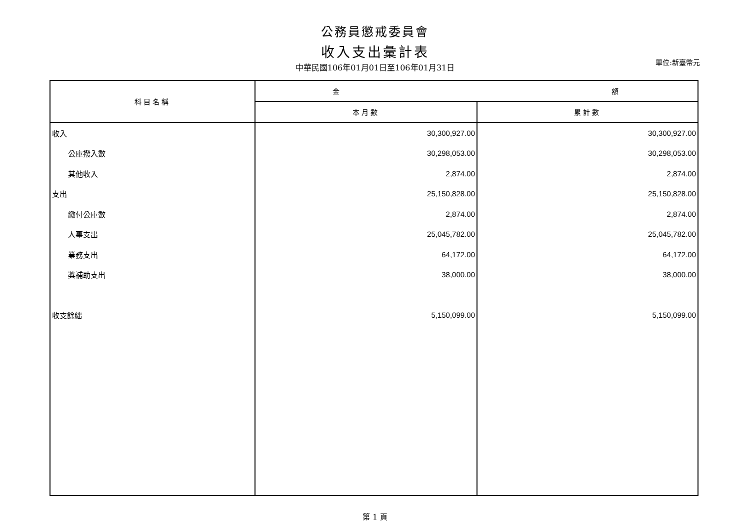公務員懲戒委員會
收入支出彙計表
中華民國106年01月01日至106年01月31日
單位:新臺幣元
| 科目名稱 | 金 額 | |
| --- | --- | --- |
| | 本月數 | 累計數 |
| 收入 | 30,300,927.00 | 30,300,927.00 |
| 公庫撥入數 | 30,298,053.00 | 30,298,053.00 |
| 其他收入 | 2,874.00 | 2,874.00 |
| 支出 | 25,150,828.00 | 25,150,828.00 |
| 繳付公庫數 | 2,874.00 | 2,874.00 |
| 人事支出 | 25,045,782.00 | 25,045,782.00 |
| 業務支出 | 64,172.00 | 64,172.00 |
| 獎補助支出 | 38,000.00 | 38,000.00 |
| 收支餘絀 | 5,150,099.00 | 5,150,099.00 |
第 1 頁